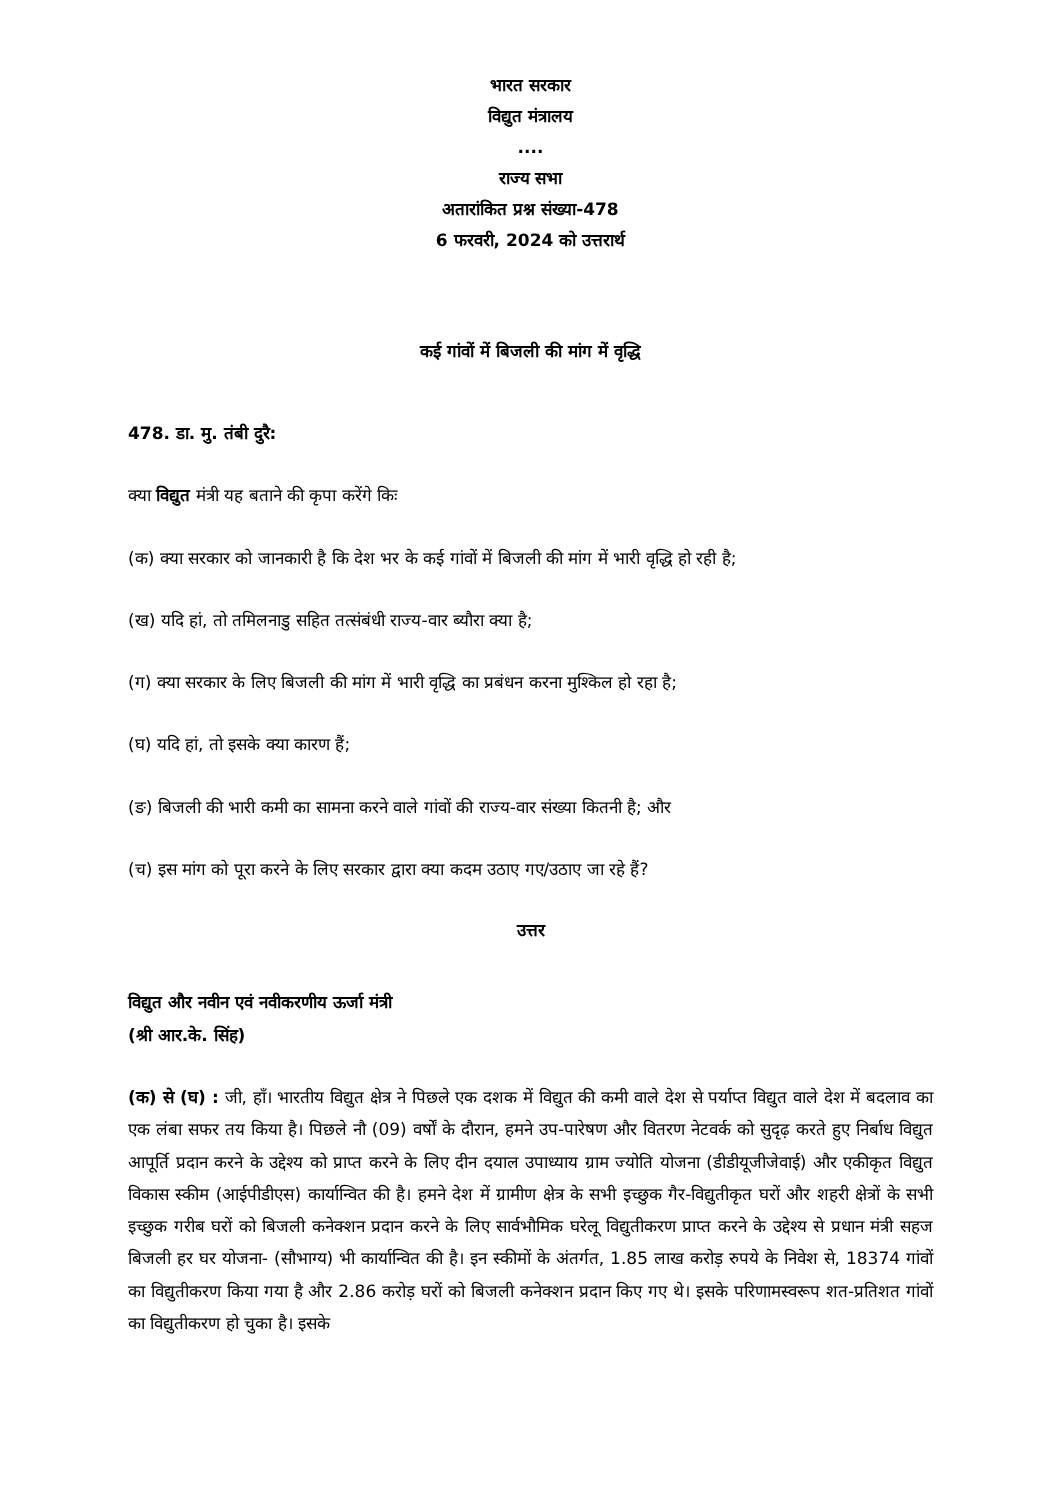भारत सरकार
विद्युत मंत्रालय
....
राज्य सभा
अतारांकित प्रश्न संख्या-478
6 फरवरी, 2024 को उत्तरार्थ
कई गांवों में बिजली की मांग में वृद्धि
478. डा. मु. तंबी दुरै:
क्या विद्युत मंत्री यह बताने की कृपा करेंगे किः
(क) क्या सरकार को जानकारी है कि देश भर के कई गांवों में बिजली की मांग में भारी वृद्धि हो रही है;
(ख) यदि हां, तो तमिलनाडु सहित तत्संबंधी राज्य-वार ब्यौरा क्या है;
(ग) क्या सरकार के लिए बिजली की मांग में भारी वृद्धि का प्रबंधन करना मुश्किल हो रहा है;
(घ) यदि हां, तो इसके क्या कारण हैं;
(ङ) बिजली की भारी कमी का सामना करने वाले गांवों की राज्य-वार संख्या कितनी है; और
(च) इस मांग को पूरा करने के लिए सरकार द्वारा क्या कदम उठाए गए/उठाए जा रहे हैं?
उत्तर
विद्युत और नवीन एवं नवीकरणीय ऊर्जा मंत्री
(श्री आर.के. सिंह)
(क) से (घ) : जी, हाँ। भारतीय विद्युत क्षेत्र ने पिछले एक दशक में विद्युत की कमी वाले देश से पर्याप्त विद्युत वाले देश में बदलाव का एक लंबा सफर तय किया है। पिछले नौ (09) वर्षों के दौरान, हमने उप-पारेषण और वितरण नेटवर्क को सुदृढ़ करते हुए निर्बाध विद्युत आपूर्ति प्रदान करने के उद्देश्य को प्राप्त करने के लिए दीन दयाल उपाध्याय ग्राम ज्योति योजना (डीडीयूजीजेवाई) और एकीकृत विद्युत विकास स्कीम (आईपीडीएस) कार्यान्वित की है। हमने देश में ग्रामीण क्षेत्र के सभी इच्छुक गैर-विद्युतीकृत घरों और शहरी क्षेत्रों के सभी इच्छुक गरीब घरों को बिजली कनेक्शन प्रदान करने के लिए सार्वभौमिक घरेलू विद्युतीकरण प्राप्त करने के उद्देश्य से प्रधान मंत्री सहज बिजली हर घर योजना- (सौभाग्य) भी कार्यान्वित की है। इन स्कीमों के अंतर्गत, 1.85 लाख करोड़ रुपये के निवेश से, 18374 गांवों का विद्युतीकरण किया गया है और 2.86 करोड़ घरों को बिजली कनेक्शन प्रदान किए गए थे। इसके परिणामस्वरूप शत-प्रतिशत गांवों का विद्युतीकरण हो चुका है। इसके